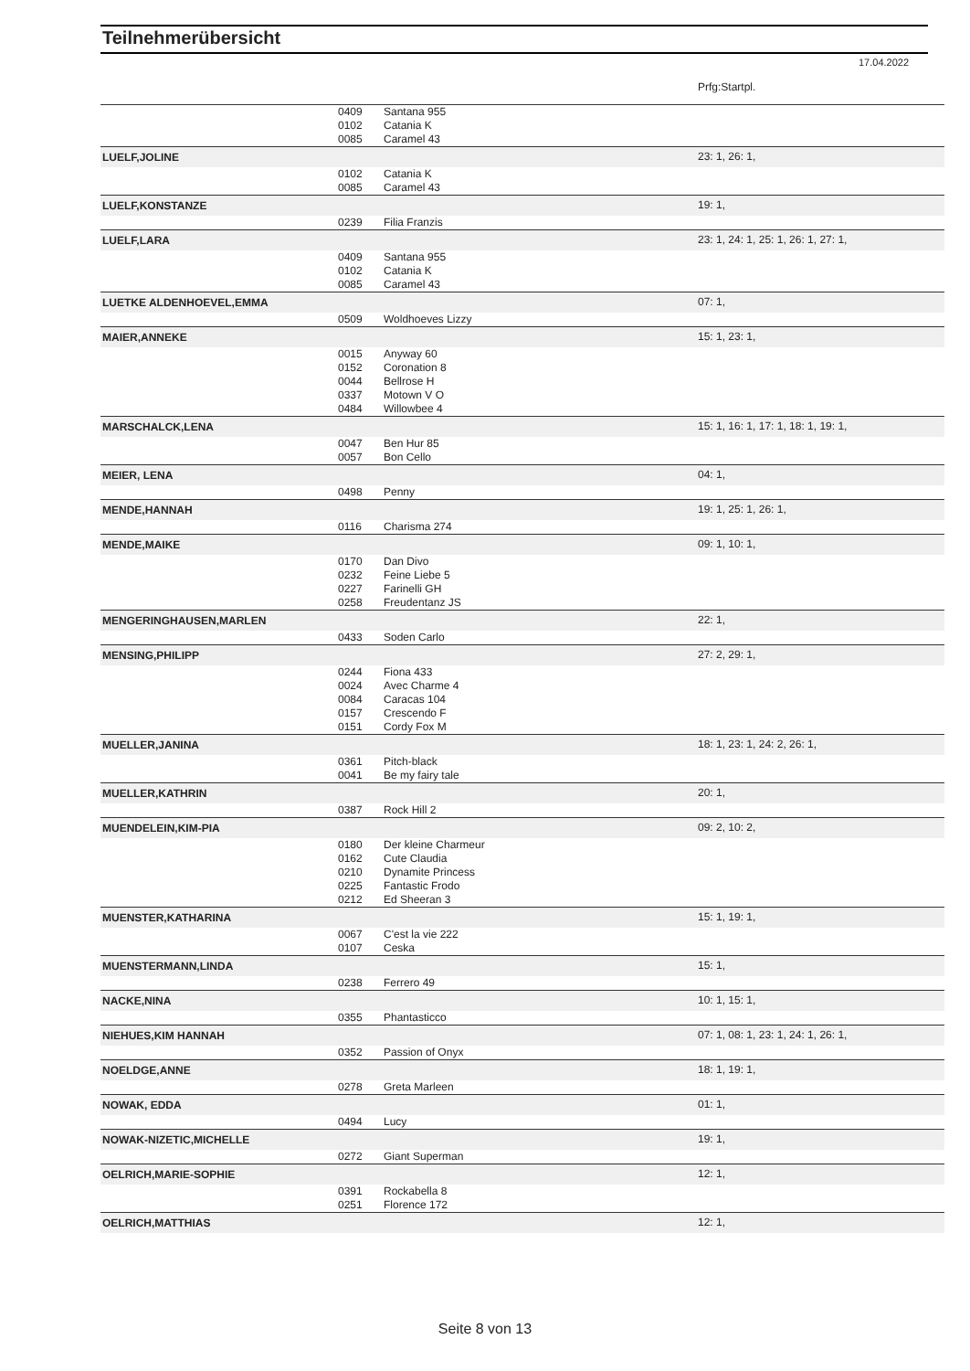Teilnehmerübersicht
17.04.2022
| | | | Prfg:Startpl. |
| | 0409 | Santana 955 | |
| | 0102 | Catania K | |
| | 0085 | Caramel 43 | |
| LUELF,JOLINE | | | 23: 1, 26: 1, |
| | 0102 | Catania K | |
| | 0085 | Caramel 43 | |
| LUELF,KONSTANZE | | | 19: 1, |
| | 0239 | Filia Franzis | |
| LUELF,LARA | | | 23: 1, 24: 1, 25: 1, 26: 1, 27: 1, |
| | 0409 | Santana 955 | |
| | 0102 | Catania K | |
| | 0085 | Caramel 43 | |
| LUETKE ALDENHOEVEL,EMMA | | | 07: 1, |
| | 0509 | Woldhoeves Lizzy | |
| MAIER,ANNEKE | | | 15: 1, 23: 1, |
| | 0015 | Anyway 60 | |
| | 0152 | Coronation 8 | |
| | 0044 | Bellrose H | |
| | 0337 | Motown V O | |
| | 0484 | Willowbee 4 | |
| MARSCHALCK,LENA | | | 15: 1, 16: 1, 17: 1, 18: 1, 19: 1, |
| | 0047 | Ben Hur 85 | |
| | 0057 | Bon Cello | |
| MEIER, LENA | | | 04: 1, |
| | 0498 | Penny | |
| MENDE,HANNAH | | | 19: 1, 25: 1, 26: 1, |
| | 0116 | Charisma 274 | |
| MENDE,MAIKE | | | 09: 1, 10: 1, |
| | 0170 | Dan Divo | |
| | 0232 | Feine Liebe 5 | |
| | 0227 | Farinelli GH | |
| | 0258 | Freudentanz JS | |
| MENGERINGHAUSEN,MARLEN | | | 22: 1, |
| | 0433 | Soden Carlo | |
| MENSING,PHILIPP | | | 27: 2, 29: 1, |
| | 0244 | Fiona 433 | |
| | 0024 | Avec Charme 4 | |
| | 0084 | Caracas 104 | |
| | 0157 | Crescendo F | |
| | 0151 | Cordy Fox M | |
| MUELLER,JANINA | | | 18: 1, 23: 1, 24: 2, 26: 1, |
| | 0361 | Pitch-black | |
| | 0041 | Be my fairy tale | |
| MUELLER,KATHRIN | | | 20: 1, |
| | 0387 | Rock Hill 2 | |
| MUENDELEIN,KIM-PIA | | | 09: 2, 10: 2, |
| | 0180 | Der kleine Charmeur | |
| | 0162 | Cute Claudia | |
| | 0210 | Dynamite Princess | |
| | 0225 | Fantastic Frodo | |
| | 0212 | Ed Sheeran 3 | |
| MUENSTER,KATHARINA | | | 15: 1, 19: 1, |
| | 0067 | C'est la vie 222 | |
| | 0107 | Ceska | |
| MUENSTERMANN,LINDA | | | 15: 1, |
| | 0238 | Ferrero 49 | |
| NACKE,NINA | | | 10: 1, 15: 1, |
| | 0355 | Phantasticco | |
| NIEHUES,KIM HANNAH | | | 07: 1, 08: 1, 23: 1, 24: 1, 26: 1, |
| | 0352 | Passion of Onyx | |
| NOELDGE,ANNE | | | 18: 1, 19: 1, |
| | 0278 | Greta Marleen | |
| NOWAK, EDDA | | | 01: 1, |
| | 0494 | Lucy | |
| NOWAK-NIZETIC,MICHELLE | | | 19: 1, |
| | 0272 | Giant Superman | |
| OELRICH,MARIE-SOPHIE | | | 12: 1, |
| | 0391 | Rockabella 8 | |
| | 0251 | Florence 172 | |
| OELRICH,MATTHIAS | | | 12: 1, |
Seite 8 von 13